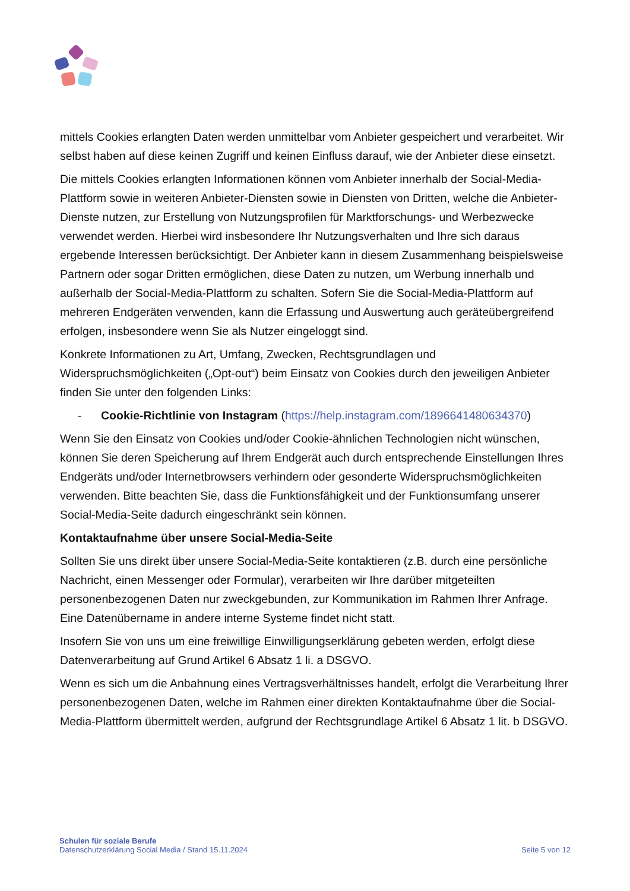mittels Cookies erlangten Daten werden unmittelbar vom Anbieter gespeichert und verarbeitet. Wir selbst haben auf diese keinen Zugriff und keinen Einfluss darauf, wie der Anbieter diese einsetzt.
Die mittels Cookies erlangten Informationen können vom Anbieter innerhalb der Social-Media-Plattform sowie in weiteren Anbieter-Diensten sowie in Diensten von Dritten, welche die Anbieter-Dienste nutzen, zur Erstellung von Nutzungsprofilen für Marktforschungs- und Werbezwecke verwendet werden. Hierbei wird insbesondere Ihr Nutzungsverhalten und Ihre sich daraus ergebende Interessen berücksichtigt. Der Anbieter kann in diesem Zusammenhang beispielsweise Partnern oder sogar Dritten ermöglichen, diese Daten zu nutzen, um Werbung innerhalb und außerhalb der Social-Media-Plattform zu schalten. Sofern Sie die Social-Media-Plattform auf mehreren Endgeräten verwenden, kann die Erfassung und Auswertung auch geräteübergreifend erfolgen, insbesondere wenn Sie als Nutzer eingeloggt sind.
Konkrete Informationen zu Art, Umfang, Zwecken, Rechtsgrundlagen und Widerspruchsmöglichkeiten („Opt-out“) beim Einsatz von Cookies durch den jeweiligen Anbieter finden Sie unter den folgenden Links:
- Cookie-Richtlinie von Instagram (https://help.instagram.com/1896641480634370)
Wenn Sie den Einsatz von Cookies und/oder Cookie-ähnlichen Technologien nicht wünschen, können Sie deren Speicherung auf Ihrem Endgerät auch durch entsprechende Einstellungen Ihres Endgeräts und/oder Internetbrowsers verhindern oder gesonderte Widerspruchsmöglichkeiten verwenden. Bitte beachten Sie, dass die Funktionsfähigkeit und der Funktionsumfang unserer Social-Media-Seite dadurch eingeschränkt sein können.
Kontaktaufnahme über unsere Social-Media-Seite
Sollten Sie uns direkt über unsere Social-Media-Seite kontaktieren (z.B. durch eine persönliche Nachricht, einen Messenger oder Formular), verarbeiten wir Ihre darüber mitgeteilten personenbezogenen Daten nur zweckgebunden, zur Kommunikation im Rahmen Ihrer Anfrage. Eine Datenübername in andere interne Systeme findet nicht statt.
Insofern Sie von uns um eine freiwillige Einwilligungserklärung gebeten werden, erfolgt diese Datenverarbeitung auf Grund Artikel 6 Absatz 1 li. a DSGVO.
Wenn es sich um die Anbahnung eines Vertragsverhältnisses handelt, erfolgt die Verarbeitung Ihrer personenbezogenen Daten, welche im Rahmen einer direkten Kontaktaufnahme über die Social-Media-Plattform übermittelt werden, aufgrund der Rechtsgrundlage Artikel 6 Absatz 1 lit. b DSGVO.
Schulen für soziale Berufe
Datenschutzerklärung Social Media / Stand 15.11.2024
Seite 5 von 12